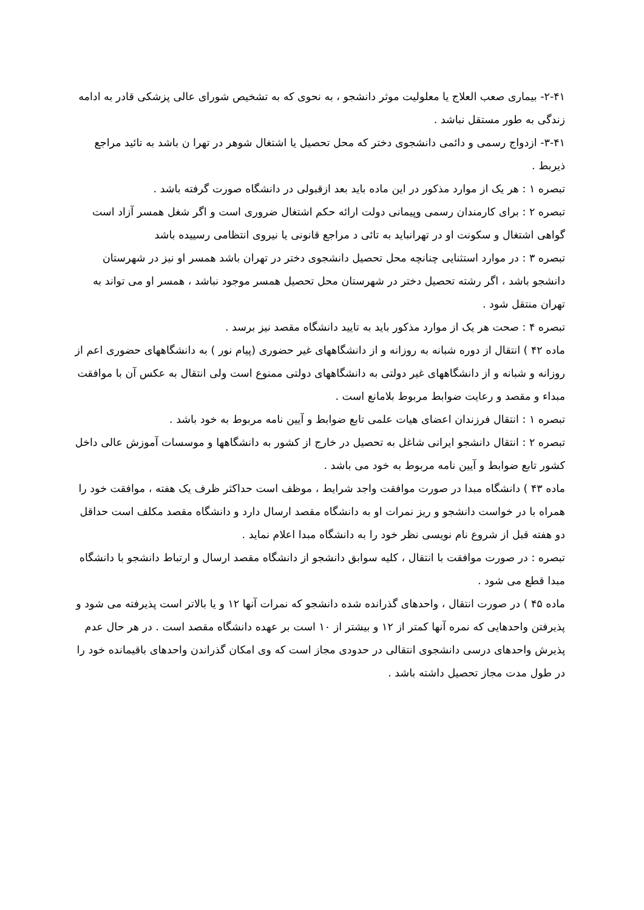۲-۴۱- بیماری صعب العلاج یا معلولیت موثر دانشجو ، به نحوی که به تشخیص شورای عالی پزشکی قادر به ادامه زندگی به طور مستقل نباشد .
۳-۴۱- ازدواج رسمی و دائمی دانشجوی دختر که محل تحصیل یا اشتغال شوهر در تهرا ن باشد به تائید مراجع ذیربط .
تبصره ۱ : هر یک از موارد مذکور در این ماده باید بعد ازقبولی در دانشگاه صورت گرفته باشد .
تبصره ۲ : برای کارمندان رسمی وپیمانی دولت ارائه حکم اشتغال ضروری است و اگر شغل همسر آزاد است گواهی اشتغال و سکونت او در تهرانباید به تائی د مراجع قانونی یا نیروی انتظامی رسییده باشد
تبصره ۳ : در موارد استثنایی چنانچه محل تحصیل دانشجوی دختر در تهران باشد همسر او نیز در شهرستان دانشجو باشد ، اگر رشته تحصیل دختر در شهرستان محل تحصیل همسر موجود نباشد ، همسر او می تواند به تهران منتقل شود .
تبصره ۴ : صحت هر یک از موارد مذکور باید به تایید دانشگاه مقصد نیز برسد .
ماده ۴۲ ) انتقال از دوره شبانه به روزانه و از دانشگاههای غیر حضوری (پیام نور ) به دانشگاههای حضوری اعم از روزانه و شبانه و از دانشگاههای غیر دولتی به دانشگاههای دولتی ممنوع است ولی انتقال به عکس آن با موافقت مبداء و مقصد و رعایت ضوابط مربوط بلامانع است .
تبصره ۱ : انتقال فرزندان اعضای هیات علمی تابع ضوابط و آیین نامه مربوط به خود باشد .
تبصره ۲ : انتقال دانشجو ایرانی شاغل به تحصیل در خارج از کشور به دانشگاهها و موسسات آموزش عالی داخل کشور تابع ضوابط و آیین نامه مربوط به خود می باشد .
ماده ۴۳ ) دانشگاه مبدا در صورت موافقت واجد شرایط ، موظف است حداکثر ظرف یک هفته ، موافقت خود را همراه با در خواست دانشجو و ریز نمرات او به دانشگاه مقصد ارسال دارد و دانشگاه مقصد مکلف است حداقل دو هفته قبل از شروع نام نویسی نظر خود را به دانشگاه مبدا اعلام نماید .
تبصره : در صورت موافقت با انتقال ، کلیه سوابق دانشجو از دانشگاه مقصد ارسال و ارتباط دانشجو با دانشگاه مبدا قطع می شود .
ماده ۴۵ ) در صورت انتقال ، واحدهای گذرانده شده دانشجو که نمرات آنها ۱۲ و یا بالاتر است پذیرفته می شود و پذیرفتن واحدهایی که نمره آنها کمتر از ۱۲ و بیشتر از ۱۰ است بر عهده دانشگاه مقصد است . در هر حال عدم پذیرش واحدهای درسی دانشجوی انتقالی در حدودی مجاز است که وی امکان گذراندن واحدهای باقیمانده خود را در طول مدت مجاز تحصیل داشته باشد .